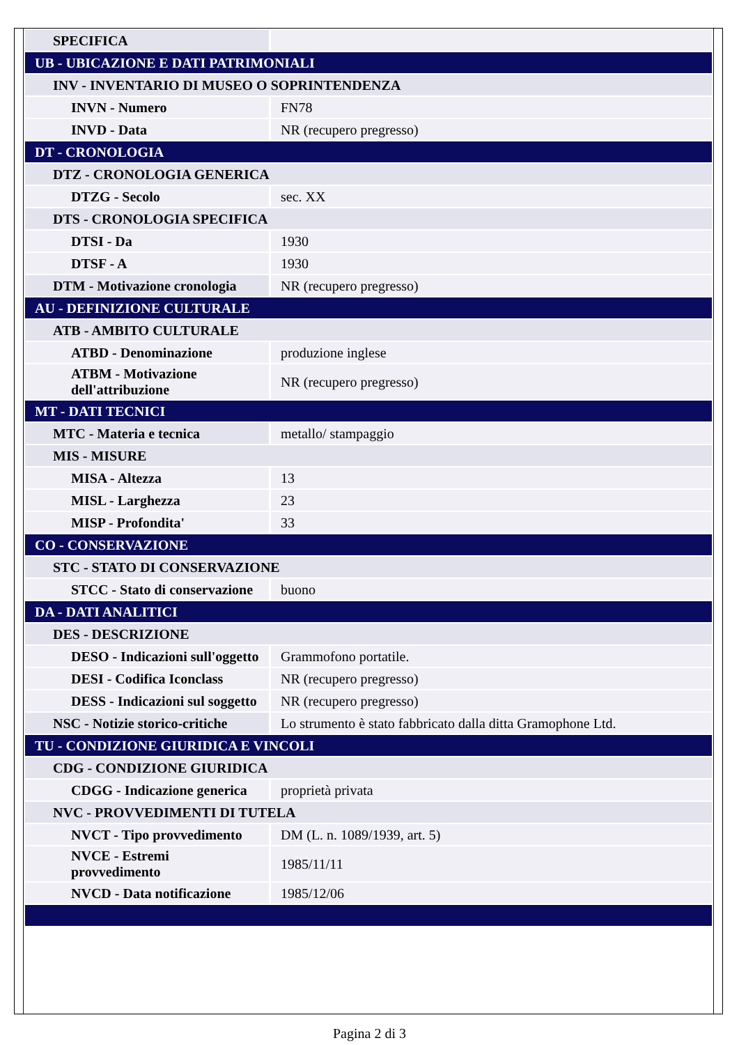| SPECIFICA | |
| UB - UBICAZIONE E DATI PATRIMONIALI | |
| INV - INVENTARIO DI MUSEO O SOPRINTENDENZA | |
| INVN - Numero | FN78 |
| INVD - Data | NR (recupero pregresso) |
| DT - CRONOLOGIA | |
| DTZ - CRONOLOGIA GENERICA | |
| DTZG - Secolo | sec. XX |
| DTS - CRONOLOGIA SPECIFICA | |
| DTSI - Da | 1930 |
| DTSF - A | 1930 |
| DTM - Motivazione cronologia | NR (recupero pregresso) |
| AU - DEFINIZIONE CULTURALE | |
| ATB - AMBITO CULTURALE | |
| ATBD - Denominazione | produzione inglese |
| ATBM - Motivazione dell'attribuzione | NR (recupero pregresso) |
| MT - DATI TECNICI | |
| MTC - Materia e tecnica | metallo/ stampaggio |
| MIS - MISURE | |
| MISA - Altezza | 13 |
| MISL - Larghezza | 23 |
| MISP - Profondita' | 33 |
| CO - CONSERVAZIONE | |
| STC - STATO DI CONSERVAZIONE | |
| STCC - Stato di conservazione | buono |
| DA - DATI ANALITICI | |
| DES - DESCRIZIONE | |
| DESO - Indicazioni sull'oggetto | Grammofono portatile. |
| DESI - Codifica Iconclass | NR (recupero pregresso) |
| DESS - Indicazioni sul soggetto | NR (recupero pregresso) |
| NSC - Notizie storico-critiche | Lo strumento è stato fabbricato dalla ditta Gramophone Ltd. |
| TU - CONDIZIONE GIURIDICA E VINCOLI | |
| CDG - CONDIZIONE GIURIDICA | |
| CDGG - Indicazione generica | proprietà privata |
| NVC - PROVVEDIMENTI DI TUTELA | |
| NVCT - Tipo provvedimento | DM (L. n. 1089/1939, art. 5) |
| NVCE - Estremi provvedimento | 1985/11/11 |
| NVCD - Data notificazione | 1985/12/06 |
Pagina 2 di 3